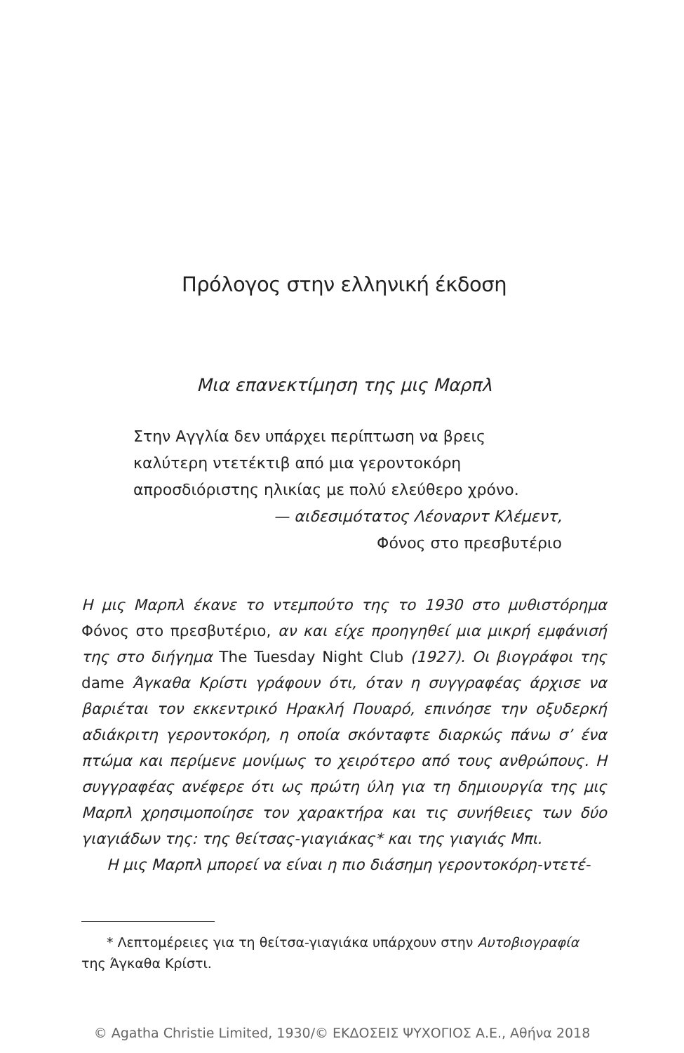Πρόλογος στην ελληνική έκδοση
Μια επανεκτίμηση της μις Μαρπλ
Στην Αγγλία δεν υπάρχει περίπτωση να βρεις
καλύτερη ντετέκτιβ από μια γεροντοκόρη
απροσδιόριστης ηλικίας με πολύ ελεύθερο χρόνο.
— αιδεσιμότατος Λέοναρντ Κλέμεντ,
Φόνος στο πρεσβυτέριο
Η μις Μαρπλ έκανε το ντεμπούτο της το 1930 στο μυθιστόρημα Φόνος στο πρεσβυτέριο, αν και είχε προηγηθεί μια μικρή εμφάνισή της στο διήγημα The Tuesday Night Club (1927). Οι βιογράφοι της dame Άγκαθα Κρίστι γράφουν ότι, όταν η συγγραφέας άρχισε να βαριέται τον εκκεντρικό Ηρακλή Πουαρό, επινόησε την οξυδερκή αδιάκριτη γεροντοκόρη, η οποία σκόνταφτε διαρκώς πάνω σ’ ένα πτώμα και περίμενε μονίμως το χειρότερο από τους ανθρώπους. Η συγγραφέας ανέφερε ότι ως πρώτη ύλη για τη δημιουργία της μις Μαρπλ χρησιμοποίησε τον χαρακτήρα και τις συνήθειες των δύο γιαγιάδων της: της θείτσας-γιαγιάκας* και της γιαγιάς Μπι.
Η μις Μαρπλ μπορεί να είναι η πιο διάσημη γεροντοκόρη-ντετέ-
* Λεπτομέρειες για τη θείτσα-γιαγιάκα υπάρχουν στην Αυτοβιογραφία
της Άγκαθα Κρίστι.
© Agatha Christie Limited, 1930/© ΕΚΔΟΣΕΙΣ ΨΥΧΟΓΙΟΣ Α.Ε., Αθήνα 2018